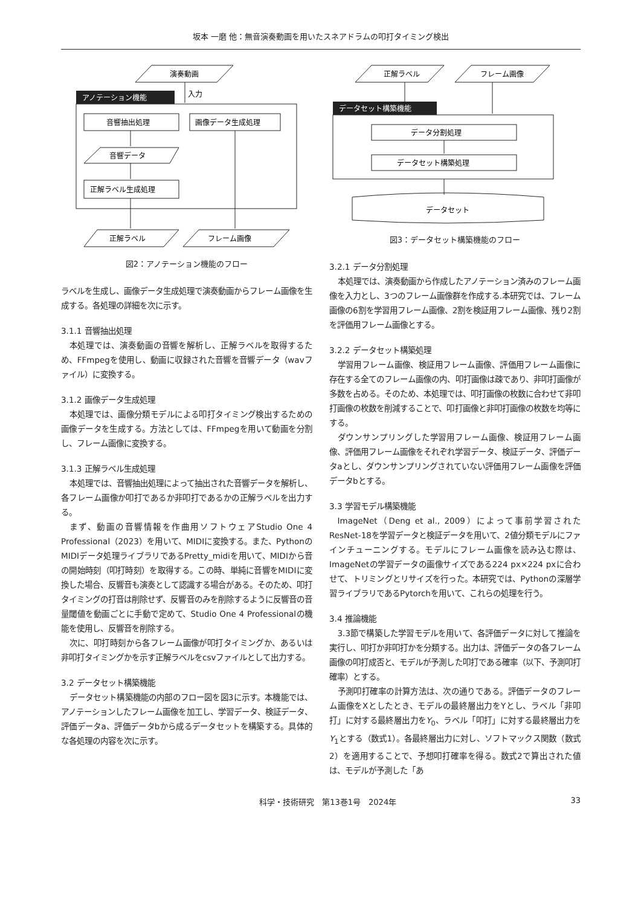坂本 一磨 他：無音演奏動画を用いたスネアドラムの叩打タイミング検出
アノテーション機能
演奏動画
入力
音響抽出処理
画像データ生成処理
音響データ
正解ラベル生成処理
正解ラベル
フレーム画像
図2：アノテーション機能のフロー
ラベルを生成し、画像データ生成処理で演奏動画からフレーム画像を生成する。各処理の詳細を次に示す。
3.1.1 音響抽出処理
本処理では、演奏動画の音響を解析し、正解ラベルを取得するため、FFmpegを使用し、動画に収録された音響を音響データ（wavファイル）に変換する。
3.1.2 画像データ生成処理
本処理では、画像分類モデルによる叩打タイミング検出するための画像データを生成する。方法としては、FFmpegを用いて動画を分割し、フレーム画像に変換する。
3.1.3 正解ラベル生成処理
本処理では、音響抽出処理によって抽出された音響データを解析し、各フレーム画像か叩打であるか非叩打であるかの正解ラベルを出力する。
まず、動画の音響情報を作曲用ソフトウェアStudio One 4 Professional（2023）を用いて、MIDIに変換する。また、PythonのMIDIデータ処理ライブラリであるPretty_midiを用いて、MIDIから音の開始時刻（叩打時刻）を取得する。この時、単純に音響をMIDIに変換した場合、反響音も演奏として認識する場合がある。そのため、叩打タイミングの打音は削除せず、反響音のみを削除するように反響音の音量閾値を動画ごとに手動で定めて、Studio One 4 Professionalの機能を使用し、反響音を削除する。
次に、叩打時刻から各フレーム画像が叩打タイミングか、あるいは非叩打タイミングかを示す正解ラベルをcsvファイルとして出力する。
3.2 データセット構築機能
データセット構築機能の内部のフロー図を図3に示す。本機能では、アノテーションしたフレーム画像を加工し、学習データ、検証データ、評価データa、評価データbから成るデータセットを構築する。具体的な各処理の内容を次に示す。
データセット構築機能
正解ラベル
フレーム画像
データ分割処理
データセット構築処理
データセット
図3：データセット構築機能のフロー
3.2.1 データ分割処理
本処理では、演奏動画から作成したアノテーション済みのフレーム画像を入力とし、3つのフレーム画像群を作成する.本研究では、フレーム画像の6割を学習用フレーム画像、2割を検証用フレーム画像、残り2割を評価用フレーム画像とする。
3.2.2 データセット構築処理
学習用フレーム画像、検証用フレーム画像、評価用フレーム画像に存在する全てのフレーム画像の内、叩打画像は疎であり、非叩打画像が多数を占める。そのため、本処理では、叩打画像の枚数に合わせて非叩打画像の枚数を削減することで、叩打画像と非叩打画像の枚数を均等にする。
ダウンサンプリングした学習用フレーム画像、検証用フレーム画像、評価用フレーム画像をそれぞれ学習データ、検証データ、評価データaとし、ダウンサンプリングされていない評価用フレーム画像を評価データbとする。
3.3 学習モデル構築機能
ImageNet（Deng et al., 2009）によって事前学習されたResNet-18を学習データと検証データを用いて、2値分類モデルにファインチューニングする。モデルにフレーム画像を読み込む際は、ImageNetの学習データの画像サイズである224 px×224 pxに合わせて、トリミングとリサイズを行った。本研究では、Pythonの深層学習ライブラリであるPytorchを用いて、これらの処理を行う。
3.4 推論機能
3.3節で構築した学習モデルを用いて、各評価データに対して推論を実行し、叩打か非叩打かを分類する。出力は、評価データの各フレーム画像の叩打成否と、モデルが予測した叩打である確率（以下、予測叩打確率）とする。
予測叩打確率の計算方法は、次の通りである。評価データのフレーム画像をXとしたとき、モデルの最終層出力をYとし、ラベル「非叩打」に対する最終層出力をY<sub>0</sub>、ラベル「叩打」に対する最終層出力をY<sub>1</sub>とする（数式1）。各最終層出力に対し、ソフトマックス関数（数式2）を適用することで、予想叩打確率を得る。数式2で算出された値は、モデルが予測した「あ
科学・技術研究　第13巻1号　2024年 33